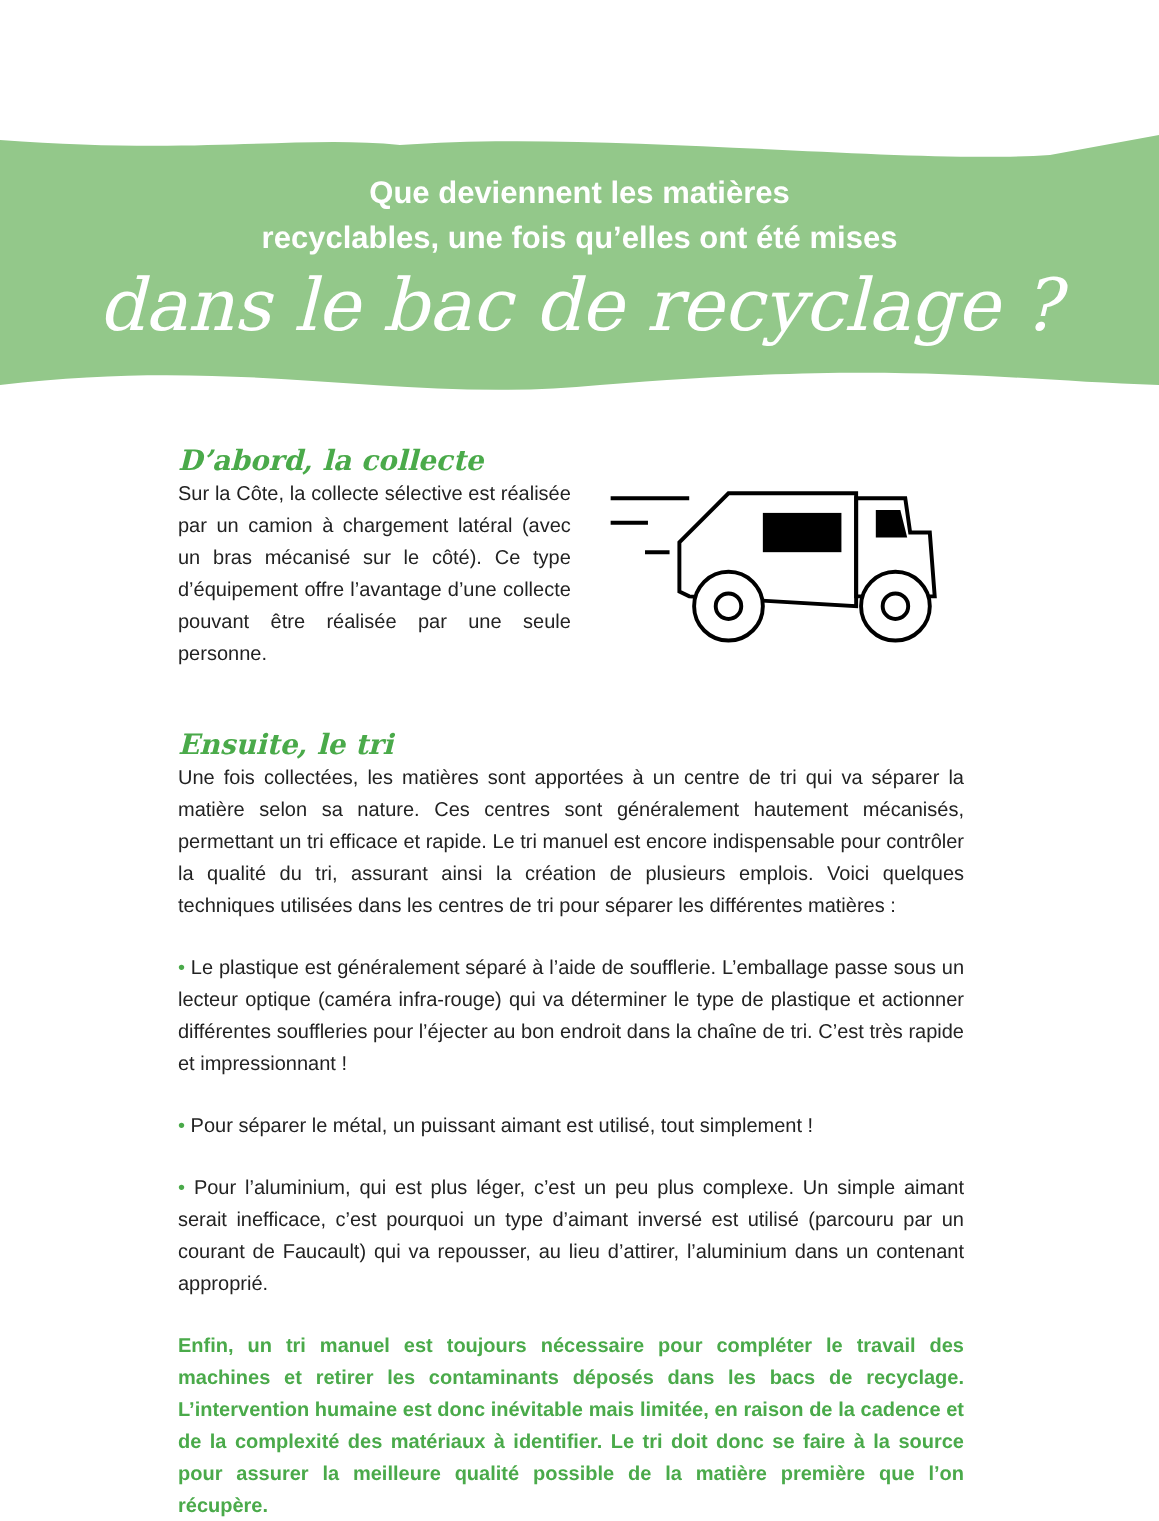Que deviennent les matières
recyclables, une fois qu’elles ont été mises
dans le bac de recyclage ?
D’abord, la collecte
Sur la Côte, la collecte sélective est réalisée par un camion à chargement latéral (avec un bras mécanisé sur le côté). Ce type d’équipement offre l’avantage d’une collecte pouvant être réalisée par une seule personne.
Ensuite, le tri
Une fois collectées, les matières sont apportées à un centre de tri qui va séparer la matière selon sa nature. Ces centres sont généralement hautement mécanisés, permettant un tri efficace et rapide. Le tri manuel est encore indispensable pour contrôler la qualité du tri, assurant ainsi la création de plusieurs emplois. Voici quelques techniques utilisées dans les centres de tri pour séparer les différentes matières :
• Le plastique est généralement séparé à l’aide de soufflerie. L’emballage passe sous un lecteur optique (caméra infra-rouge) qui va déterminer le type de plastique et actionner différentes souffleries pour l’éjecter au bon endroit dans la chaîne de tri. C’est très rapide et impressionnant !
• Pour séparer le métal, un puissant aimant est utilisé, tout simplement !
• Pour l’aluminium, qui est plus léger, c’est un peu plus complexe. Un simple aimant serait inefficace, c’est pourquoi un type d’aimant inversé est utilisé (parcouru par un courant de Faucault) qui va repousser, au lieu d’attirer, l’aluminium dans un contenant approprié.
Enfin, un tri manuel est toujours nécessaire pour compléter le travail des machines et retirer les contaminants déposés dans les bacs de recyclage. L’intervention humaine est donc inévitable mais limitée, en raison de la cadence et de la complexité des matériaux à identifier. Le tri doit donc se faire à la source pour assurer la meilleure qualité possible de la matière première que l’on récupère.